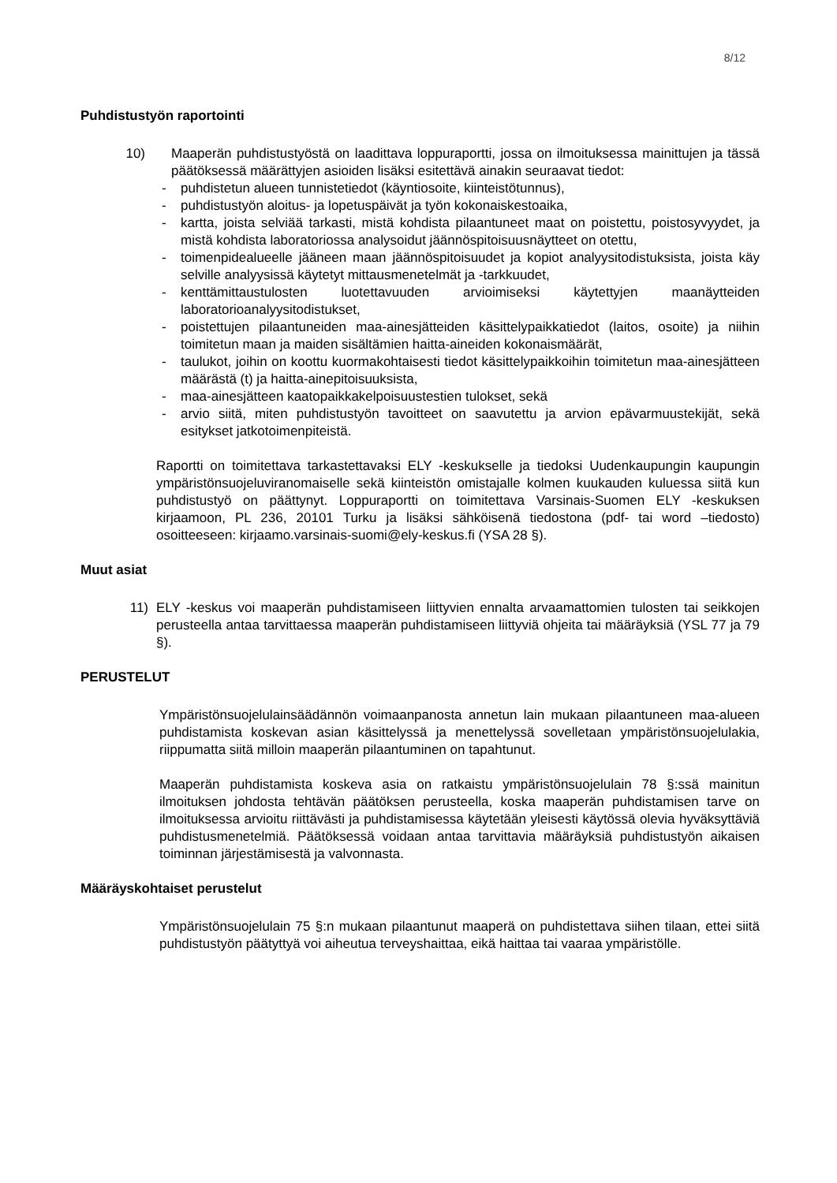8/12
Puhdistustyön raportointi
10) Maaperän puhdistustyöstä on laadittava loppuraportti, jossa on ilmoituksessa mainittujen ja tässä päätöksessä määrättyjen asioiden lisäksi esitettävä ainakin seuraavat tiedot:
- puhdistetun alueen tunnistetiedot (käyntiosoite, kiinteistötunnus),
- puhdistustyön aloitus- ja lopetuspäivät ja työn kokonaiskestoaika,
- kartta, joista selviää tarkasti, mistä kohdista pilaantuneet maat on poistettu, poistosyvyydet, ja mistä kohdista laboratoriossa analysoidut jäännöspitoisuusnäytteet on otettu,
- toimenpidealueelle jääneen maan jäännöspitoisuudet ja kopiot analyysitodistuksista, joista käy selville analyysissä käytetyt mittausmenetelmät ja -tarkkuudet,
- kenttämittaustulosten luotettavuuden arvioimiseksi käytettyjen maanäytteiden laboratorioanalyysitodistukset,
- poistettujen pilaantuneiden maa-ainesjätteiden käsittelypaikkatiedot (laitos, osoite) ja niihin toimitetun maan ja maiden sisältämien haitta-aineiden kokonaismäärät,
- taulukot, joihin on koottu kuormakohtaisesti tiedot käsittelypaikkoihin toimitetun maa-ainesjätteen määrästä (t) ja haitta-ainepitoisuuksista,
- maa-ainesjätteen kaatopaikkakelpoisuustestien tulokset, sekä
- arvio siitä, miten puhdistustyön tavoitteet on saavutettu ja arvion epävarmuustekijät, sekä esitykset jatkotoimenpiteistä.
Raportti on toimitettava tarkastettavaksi ELY -keskukselle ja tiedoksi Uudenkaupungin kaupungin ympäristönsuojeluviranomaiselle sekä kiinteistön omistajalle kolmen kuukauden kuluessa siitä kun puhdistustyö on päättynyt. Loppuraportti on toimitettava Varsinais-Suomen ELY -keskuksen kirjaamoon, PL 236, 20101 Turku ja lisäksi sähköisenä tiedostona (pdf- tai word –tiedosto) osoitteeseen: kirjaamo.varsinais-suomi@ely-keskus.fi (YSA 28 §).
Muut asiat
11) ELY -keskus voi maaperän puhdistamiseen liittyvien ennalta arvaamattomien tulosten tai seikkojen perusteella antaa tarvittaessa maaperän puhdistamiseen liittyviä ohjeita tai määräyksiä (YSL 77 ja 79 §).
PERUSTELUT
Ympäristönsuojelulainsäädännön voimaanpanosta annetun lain mukaan pilaantuneen maa-alueen puhdistamista koskevan asian käsittelyssä ja menettelyssä sovelletaan ympäristönsuojelulakia, riippumatta siitä milloin maaperän pilaantuminen on tapahtunut.
Maaperän puhdistamista koskeva asia on ratkaistu ympäristönsuojelulain 78 §:ssä mainitun ilmoituksen johdosta tehtävän päätöksen perusteella, koska maaperän puhdistamisen tarve on ilmoituksessa arvioitu riittävästi ja puhdistamisessa käytetään yleisesti käytössä olevia hyväksyttäviä puhdistusmenetelmiä. Päätöksessä voidaan antaa tarvittavia määräyksiä puhdistustyön aikaisen toiminnan järjestämisestä ja valvonnasta.
Määräyskohtaiset perustelut
Ympäristönsuojelulain 75 §:n mukaan pilaantunut maaperä on puhdistettava siihen tilaan, ettei siitä puhdistustyön päätyttyä voi aiheutua terveyshaittaa, eikä haittaa tai vaaraa ympäristölle.